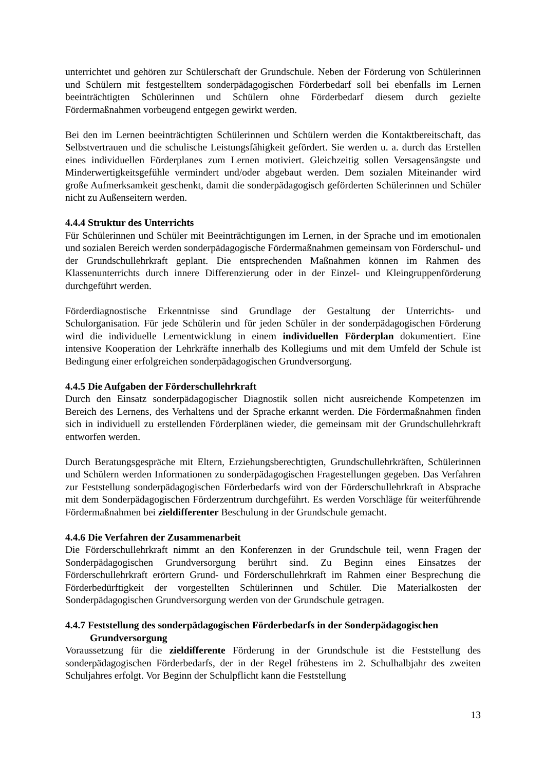unterrichtet und gehören zur Schülerschaft der Grundschule. Neben der Förderung von Schülerinnen und Schülern mit festgestelltem sonderpädagogischen Förderbedarf soll bei ebenfalls im Lernen beeinträchtigten Schülerinnen und Schülern ohne Förderbedarf diesem durch gezielte Fördermaßnahmen vorbeugend entgegen gewirkt werden.
Bei den im Lernen beeinträchtigten Schülerinnen und Schülern werden die Kontaktbereitschaft, das Selbstvertrauen und die schulische Leistungsfähigkeit gefördert. Sie werden u. a. durch das Erstellen eines individuellen Förderplanes zum Lernen motiviert. Gleichzeitig sollen Versagensängste und Minderwertigkeitsgefühle vermindert und/oder abgebaut werden. Dem sozialen Miteinander wird große Aufmerksamkeit geschenkt, damit die sonderpädagogisch geförderten Schülerinnen und Schüler nicht zu Außenseitern werden.
4.4.4 Struktur des Unterrichts
Für Schülerinnen und Schüler mit Beeinträchtigungen im Lernen, in der Sprache und im emotionalen und sozialen Bereich werden sonderpädagogische Fördermaßnahmen gemeinsam von Förderschul- und der Grundschullehrkraft geplant. Die entsprechenden Maßnahmen können im Rahmen des Klassenunterrichts durch innere Differenzierung oder in der Einzel- und Kleingruppenförderung durchgeführt werden.
Förderdiagnostische Erkenntnisse sind Grundlage der Gestaltung der Unterrichts- und Schulorganisation. Für jede Schülerin und für jeden Schüler in der sonderpädagogischen Förderung wird die individuelle Lernentwicklung in einem individuellen Förderplan dokumentiert. Eine intensive Kooperation der Lehrkräfte innerhalb des Kollegiums und mit dem Umfeld der Schule ist Bedingung einer erfolgreichen sonderpädagogischen Grundversorgung.
4.4.5 Die Aufgaben der Förderschullehrkraft
Durch den Einsatz sonderpädagogischer Diagnostik sollen nicht ausreichende Kompetenzen im Bereich des Lernens, des Verhaltens und der Sprache erkannt werden. Die Fördermaßnahmen finden sich in individuell zu erstellenden Förderplänen wieder, die gemeinsam mit der Grundschullehrkraft entworfen werden.
Durch Beratungsgespräche mit Eltern, Erziehungsberechtigten, Grundschullehrkräften, Schülerinnen und Schülern werden Informationen zu sonderpädagogischen Fragestellungen gegeben. Das Verfahren zur Feststellung sonderpädagogischen Förderbedarfs wird von der Förderschullehrkraft in Absprache mit dem Sonderpädagogischen Förderzentrum durchgeführt. Es werden Vorschläge für weiterführende Fördermaßnahmen bei zieldifferenter Beschulung in der Grundschule gemacht.
4.4.6 Die Verfahren der Zusammenarbeit
Die Förderschullehrkraft nimmt an den Konferenzen in der Grundschule teil, wenn Fragen der Sonderpädagogischen Grundversorgung berührt sind. Zu Beginn eines Einsatzes der Förderschullehrkraft erörtern Grund- und Förderschullehrkraft im Rahmen einer Besprechung die Förderbedürftigkeit der vorgestellten Schülerinnen und Schüler. Die Materialkosten der Sonderpädagogischen Grundversorgung werden von der Grundschule getragen.
4.4.7 Feststellung des sonderpädagogischen Förderbedarfs in der Sonderpädagogischen Grundversorgung
Voraussetzung für die zieldifferente Förderung in der Grundschule ist die Feststellung des sonderpädagogischen Förderbedarfs, der in der Regel frühestens im 2. Schulhalbjahr des zweiten Schuljahres erfolgt. Vor Beginn der Schulpflicht kann die Feststellung
13